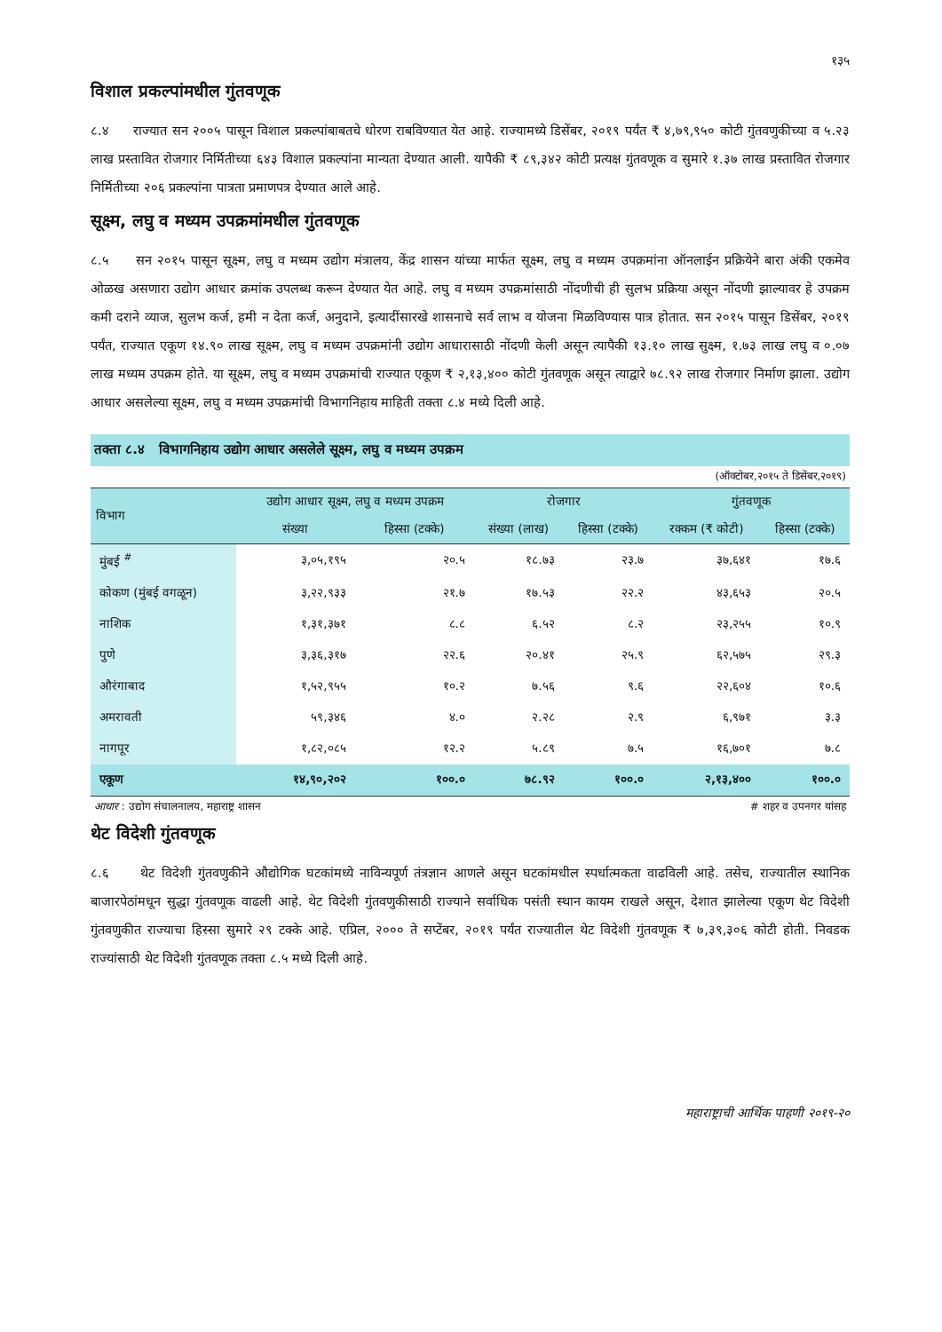१३५
विशाल प्रकल्पांमधील गुंतवणूक
८.४ राज्यात सन २००५ पासून विशाल प्रकल्पांबाबतचे धोरण राबविण्यात येत आहे. राज्यामध्ये डिसेंबर, २०१९ पर्यंत ₹ ४,७९,९५० कोटी गुंतवणुकीच्या व ५.२३ लाख प्रस्तावित रोजगार निर्मितीच्या ६४३ विशाल प्रकल्पांना मान्यता देण्यात आली. यापैकी ₹ ८९,३४२ कोटी प्रत्यक्ष गुंतवणूक व सुमारे १.३७ लाख प्रस्तावित रोजगार निर्मितीच्या २०६ प्रकल्पांना पात्रता प्रमाणपत्र देण्यात आले आहे.
सूक्ष्म, लघु व मध्यम उपक्रमांमधील गुंतवणूक
८.५ सन २०१५ पासून सूक्ष्म, लघु व मध्यम उद्योग मंत्रालय, केंद्र शासन यांच्या मार्फत सूक्ष्म, लघु व मध्यम उपक्रमांना ऑनलाईन प्रक्रियेने बारा अंकी एकमेव ओळख असणारा उद्योग आधार क्रमांक उपलब्ध करून देण्यात येत आहे. लघु व मध्यम उपक्रमांसाठी नोंदणीची ही सुलभ प्रक्रिया असून नोंदणी झाल्यावर हे उपक्रम कमी दराने व्याज, सुलभ कर्ज, हमी न देता कर्ज, अनुदाने, इत्यादींसारखे शासनाचे सर्व लाभ व योजना मिळविण्यास पात्र होतात. सन २०१५ पासून डिसेंबर, २०१९ पर्यंत, राज्यात एकूण १४.९० लाख सूक्ष्म, लघु व मध्यम उपक्रमांनी उद्योग आधारासाठी नोंदणी केली असून त्यापैकी १३.१० लाख सुक्ष्म, १.७३ लाख लघु व ०.०७ लाख मध्यम उपक्रम होते. या सूक्ष्म, लघु व मध्यम उपक्रमांची राज्यात एकूण ₹ २,१३,४०० कोटी गुंतवणूक असून त्याद्वारे ७८.९२ लाख रोजगार निर्माण झाला. उद्योग आधार असलेल्या सूक्ष्म, लघु व मध्यम उपक्रमांची विभागनिहाय माहिती तक्ता ८.४ मध्ये दिली आहे.
तक्ता ८.४ विभागनिहाय उद्योग आधार असलेले सूक्ष्म, लघु व मध्यम उपक्रम
(ऑक्टोबर,२०१५ ते डिसेंबर,२०१९)
| विभाग | उद्योग आधार सूक्ष्म, लघु व मध्यम उपक्रम | | रोजगार | | गुंतवणूक | |
| --- | --- | --- | --- | --- | --- | --- |
| | संख्या | हिस्सा (टक्के) | संख्या (लाख) | हिस्सा (टक्के) | रक्कम (₹ कोटी) | हिस्सा (टक्के) |
| मुंबई <sup>#</sup> | ३,०५,१९५ | २०.५ | १८.७३ | २३.७ | ३७,६४१ | १७.६ |
| कोकण (मुंबई वगळून) | ३,२२,९३३ | २१.७ | १७.५३ | २२.२ | ४३,६५३ | २०.५ |
| नाशिक | १,३१,३७१ | ८.८ | ६.५२ | ८.२ | २३,२५५ | १०.९ |
| पुणे | ३,३६,३१७ | २२.६ | २०.४१ | २५.९ | ६२,५७५ | २९.३ |
| औरंगाबाद | १,५२,९५५ | १०.२ | ७.५६ | ९.६ | २२,६०४ | १०.६ |
| अमरावती | ५९,३४६ | ४.० | २.२८ | २.९ | ६,९७१ | ३.३ |
| नागपूर | १,८२,०८५ | १२.२ | ५.८९ | ७.५ | १६,७०१ | ७.८ |
| एकूण | १४,९०,२०२ | १००.० | ७८.९२ | १००.० | २,१३,४०० | १००.० |
आधार : उद्योग संचालनालय, महाराष्ट्र शासन # शहर व उपनगर यांसह
थेट विदेशी गुंतवणूक
८.६ थेट विदेशी गुंतवणुकीने औद्योगिक घटकांमध्ये नाविन्यपूर्ण तंत्रज्ञान आणले असून घटकांमधील स्पर्धात्मकता वाढविली आहे. तसेच, राज्यातील स्थानिक बाजारपेठांमधून सुद्धा गुंतवणूक वाढली आहे. थेट विदेशी गुंतवणुकीसाठी राज्याने सर्वाधिक पसंती स्थान कायम राखले असून, देशात झालेल्या एकूण थेट विदेशी गुंतवणुकीत राज्याचा हिस्सा सुमारे २९ टक्के आहे. एप्रिल, २००० ते सप्टेंबर, २०१९ पर्यंत राज्यातील थेट विदेशी गुंतवणूक ₹ ७,३९,३०६ कोटी होती. निवडक राज्यांसाठी थेट विदेशी गुंतवणूक तक्ता ८.५ मध्ये दिली आहे.
महाराष्ट्राची आर्थिक पाहणी २०१९-२०